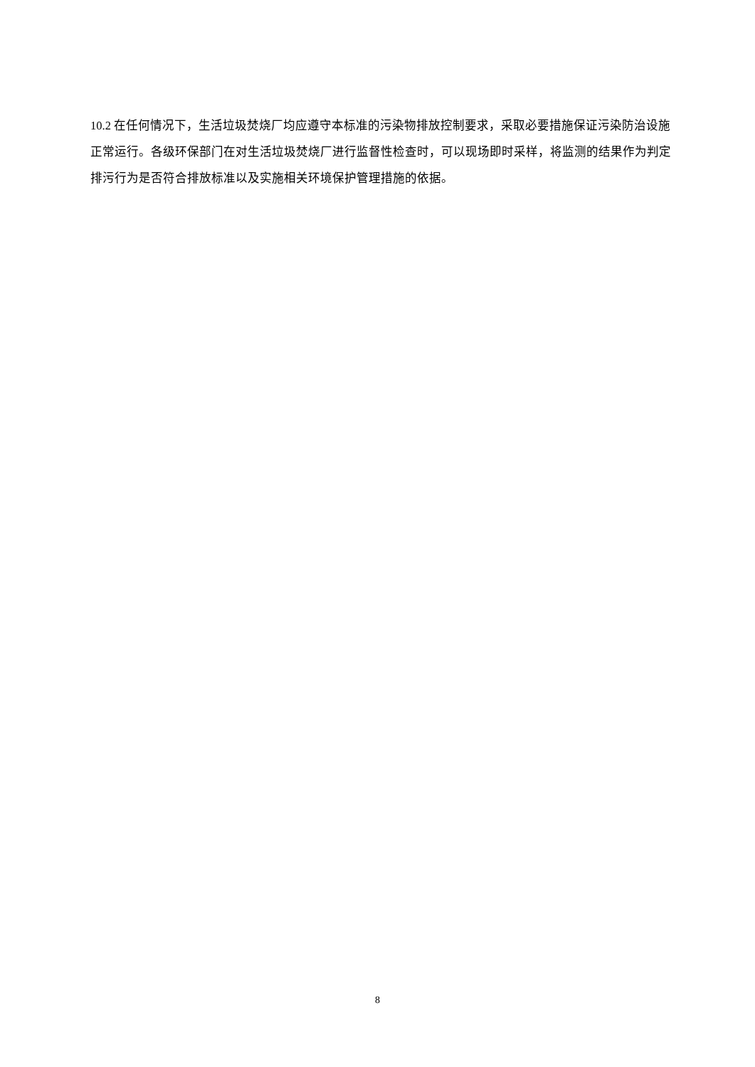10.2 在任何情况下，生活垃圾焚烧厂均应遵守本标准的污染物排放控制要求，采取必要措施保证污染防治设施正常运行。各级环保部门在对生活垃圾焚烧厂进行监督性检查时，可以现场即时采样，将监测的结果作为判定排污行为是否符合排放标准以及实施相关环境保护管理措施的依据。
8